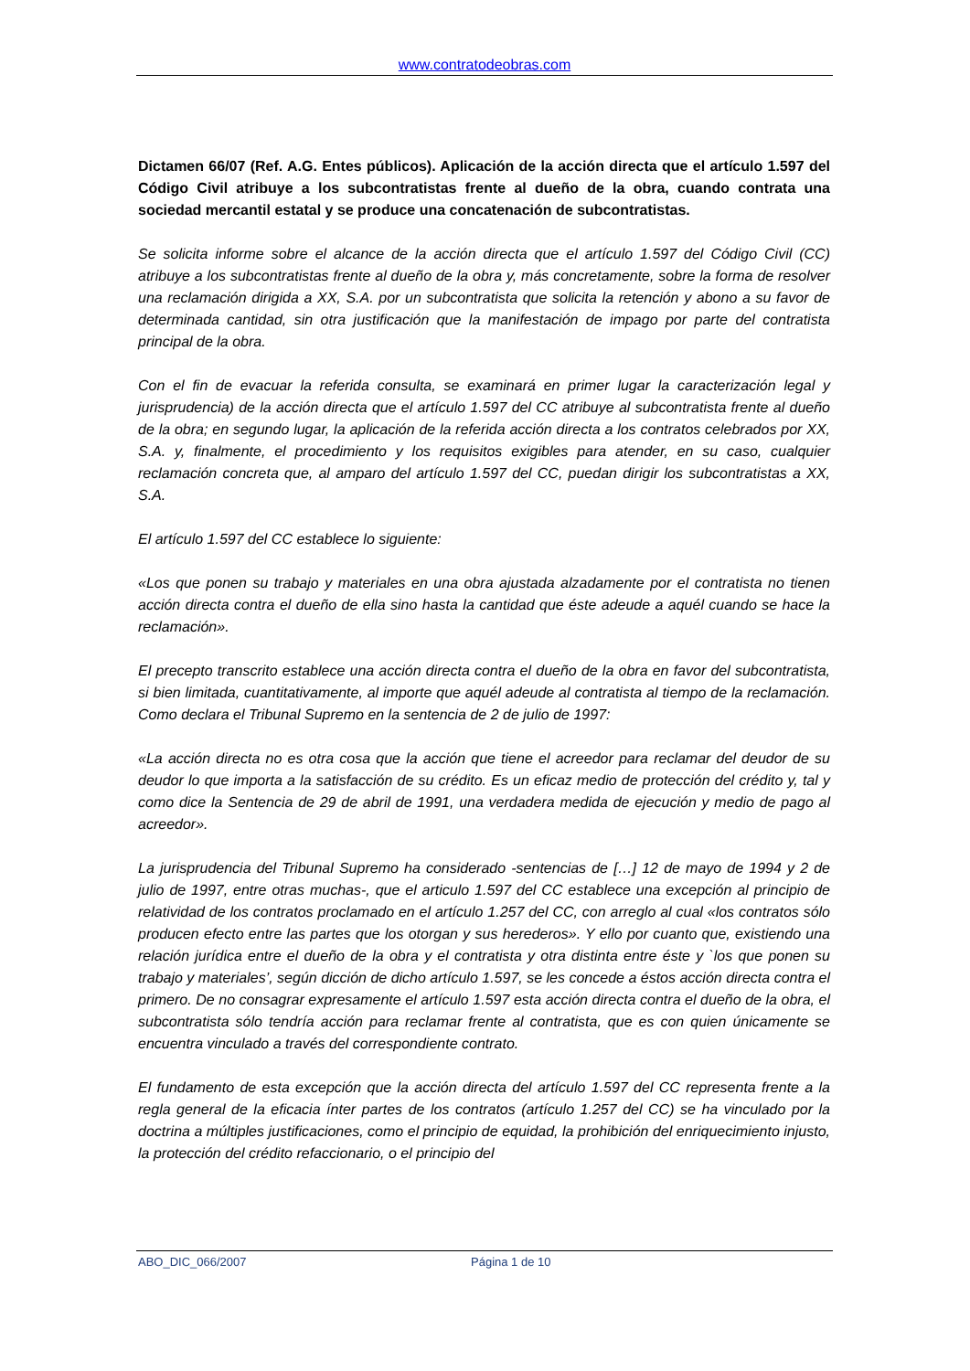www.contratodeobras.com
Dictamen 66/07 (Ref. A.G. Entes públicos). Aplicación de la acción directa que el artículo 1.597 del Código Civil atribuye a los subcontratistas frente al dueño de la obra, cuando contrata una sociedad mercantil estatal y se produce una concatenación de subcontratistas.
Se solicita informe sobre el alcance de la acción directa que el artículo 1.597 del Código Civil (CC) atribuye a los subcontratistas frente al dueño de la obra y, más concretamente, sobre la forma de resolver una reclamación dirigida a XX, S.A. por un subcontratista que solicita la retención y abono a su favor de determinada cantidad, sin otra justificación que la manifestación de impago por parte del contratista principal de la obra.
Con el fin de evacuar la referida consulta, se examinará en primer lugar la caracterización legal y jurisprudencia) de la acción directa que el artículo 1.597 del CC atribuye al subcontratista frente al dueño de la obra; en segundo lugar, la aplicación de la referida acción directa a los contratos celebrados por XX, S.A. y, finalmente, el procedimiento y los requisitos exigibles para atender, en su caso, cualquier reclamación concreta que, al amparo del artículo 1.597 del CC, puedan dirigir los subcontratistas a XX, S.A.
El artículo 1.597 del CC establece lo siguiente:
«Los que ponen su trabajo y materiales en una obra ajustada alzadamente por el contratista no tienen acción directa contra el dueño de ella sino hasta la cantidad que éste adeude a aquél cuando se hace la reclamación».
El precepto transcrito establece una acción directa contra el dueño de la obra en favor del subcontratista, si bien limitada, cuantitativamente, al importe que aquél adeude al contratista al tiempo de la reclamación. Como declara el Tribunal Supremo en la sentencia de 2 de julio de 1997:
«La acción directa no es otra cosa que la acción que tiene el acreedor para reclamar del deudor de su deudor lo que importa a la satisfacción de su crédito. Es un eficaz medio de protección del crédito y, tal y como dice la Sentencia de 29 de abril de 1991, una verdadera medida de ejecución y medio de pago al acreedor».
La jurisprudencia del Tribunal Supremo ha considerado -sentencias de […] 12 de mayo de 1994 y 2 de julio de 1997, entre otras muchas-, que el articulo 1.597 del CC establece una excepción al principio de relatividad de los contratos proclamado en el artículo 1.257 del CC, con arreglo al cual «los contratos sólo producen efecto entre las partes que los otorgan y sus herederos». Y ello por cuanto que, existiendo una relación jurídica entre el dueño de la obra y el contratista y otra distinta entre éste y `los que ponen su trabajo y materiales’, según dicción de dicho artículo 1.597, se les concede a éstos acción directa contra el primero. De no consagrar expresamente el artículo 1.597 esta acción directa contra el dueño de la obra, el subcontratista sólo tendría acción para reclamar frente al contratista, que es con quien únicamente se encuentra vinculado a través del correspondiente contrato.
El fundamento de esta excepción que la acción directa del artículo 1.597 del CC representa frente a la regla general de la eficacia ínter partes de los contratos (artículo 1.257 del CC) se ha vinculado por la doctrina a múltiples justificaciones, como el principio de equidad, la prohibición del enriquecimiento injusto, la protección del crédito refaccionario, o el principio del
ABO_DIC_066/2007 Página 1 de 10